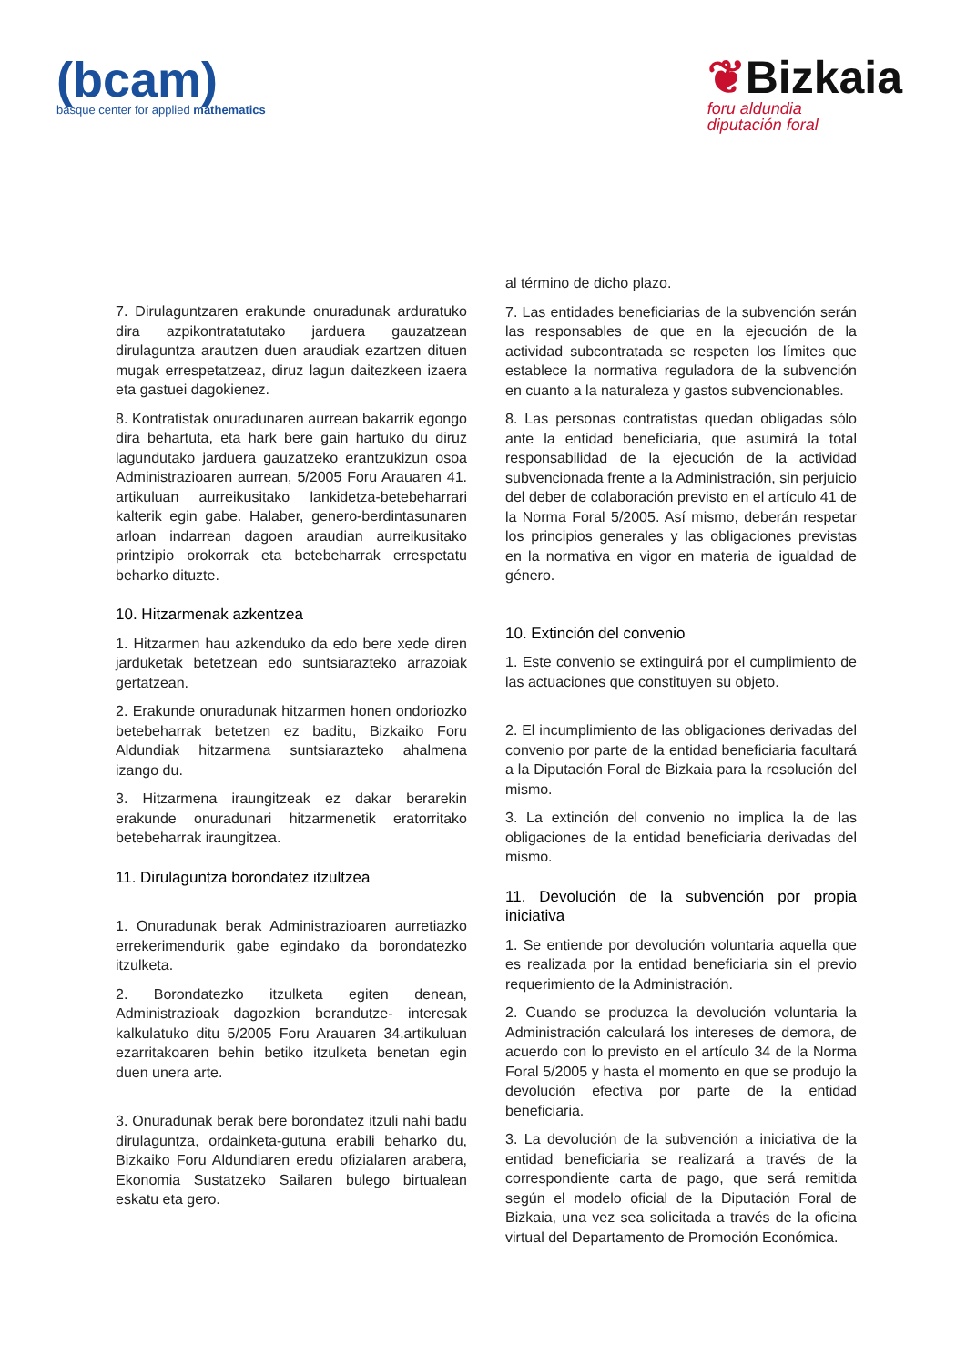(bcam)
basque center for applied mathematics
❦Bizkaia
foru aldundia
diputación foral
7. Dirulaguntzaren erakunde onuradunak arduratuko dira azpikontratatutako jarduera gauzatzean dirulaguntza arautzen duen araudiak ezartzen dituen mugak errespetatzeaz, diruz lagun daitezkeen izaera eta gastuei dagokienez.
8. Kontratistak onuradunaren aurrean bakarrik egongo dira behartuta, eta hark bere gain hartuko du diruz lagundutako jarduera gauzatzeko erantzukizun osoa Administrazioaren aurrean, 5/2005 Foru Arauaren 41. artikuluan aurreikusitako lankidetza-betebeharrari kalterik egin gabe. Halaber, genero-berdintasunaren arloan indarrean dagoen araudian aurreikusitako printzipio orokorrak eta betebeharrak errespetatu beharko dituzte.
10. Hitzarmenak azkentzea
1. Hitzarmen hau azkenduko da edo bere xede diren jarduketak betetzean edo suntsiarazteko arrazoiak gertatzean.
2. Erakunde onuradunak hitzarmen honen ondoriozko betebeharrak betetzen ez baditu, Bizkaiko Foru Aldundiak hitzarmena suntsiarazteko ahalmena izango du.
3. Hitzarmena iraungitzeak ez dakar berarekin erakunde onuradunari hitzarmenetik eratorritako betebeharrak iraungitzea.
11. Dirulaguntza borondatez itzultzea
1. Onuradunak berak Administrazioaren aurretiazko errekerimendurik gabe egindako da borondatezko itzulketa.
2. Borondatezko itzulketa egiten denean, Administrazioak dagozkion berandutze- interesak kalkulatuko ditu 5/2005 Foru Arauaren 34.artikuluan ezarritakoaren behin betiko itzulketa benetan egin duen unera arte.
3. Onuradunak berak bere borondatez itzuli nahi badu dirulaguntza, ordainketa-gutuna erabili beharko du, Bizkaiko Foru Aldundiaren eredu ofizialaren arabera, Ekonomia Sustatzeko Sailaren bulego birtualean eskatu eta gero.
al término de dicho plazo.
7. Las entidades beneficiarias de la subvención serán las responsables de que en la ejecución de la actividad subcontratada se respeten los límites que establece la normativa reguladora de la subvención en cuanto a la naturaleza y gastos subvencionables.
8. Las personas contratistas quedan obligadas sólo ante la entidad beneficiaria, que asumirá la total responsabilidad de la ejecución de la actividad subvencionada frente a la Administración, sin perjuicio del deber de colaboración previsto en el artículo 41 de la Norma Foral 5/2005. Así mismo, deberán respetar los principios generales y las obligaciones previstas en la normativa en vigor en materia de igualdad de género.
10. Extinción del convenio
1. Este convenio se extinguirá por el cumplimiento de las actuaciones que constituyen su objeto.
2. El incumplimiento de las obligaciones derivadas del convenio por parte de la entidad beneficiaria facultará a la Diputación Foral de Bizkaia para la resolución del mismo.
3. La extinción del convenio no implica la de las obligaciones de la entidad beneficiaria derivadas del mismo.
11. Devolución de la subvención por propia iniciativa
1. Se entiende por devolución voluntaria aquella que es realizada por la entidad beneficiaria sin el previo requerimiento de la Administración.
2. Cuando se produzca la devolución voluntaria la Administración calculará los intereses de demora, de acuerdo con lo previsto en el artículo 34 de la Norma Foral 5/2005 y hasta el momento en que se produjo la devolución efectiva por parte de la entidad beneficiaria.
3. La devolución de la subvención a iniciativa de la entidad beneficiaria se realizará a través de la correspondiente carta de pago, que será remitida según el modelo oficial de la Diputación Foral de Bizkaia, una vez sea solicitada a través de la oficina virtual del Departamento de Promoción Económica.